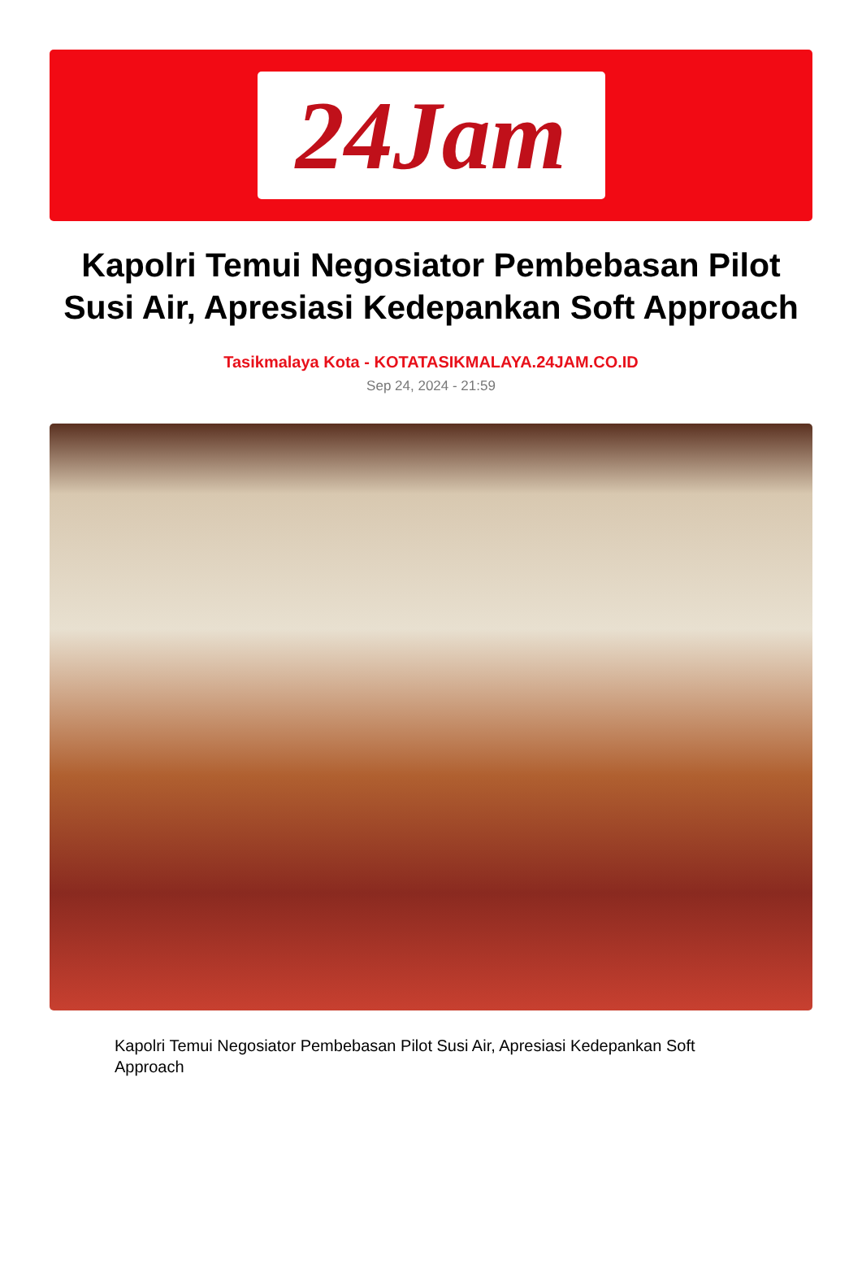24Jam
Kapolri Temui Negosiator Pembebasan Pilot Susi Air, Apresiasi Kedepankan Soft Approach
Tasikmalaya Kota - KOTATASIKMALAYA.24JAM.CO.ID
Sep 24, 2024 - 21:59
Kapolri Temui Negosiator Pembebasan Pilot Susi Air, Apresiasi Kedepankan Soft Approach